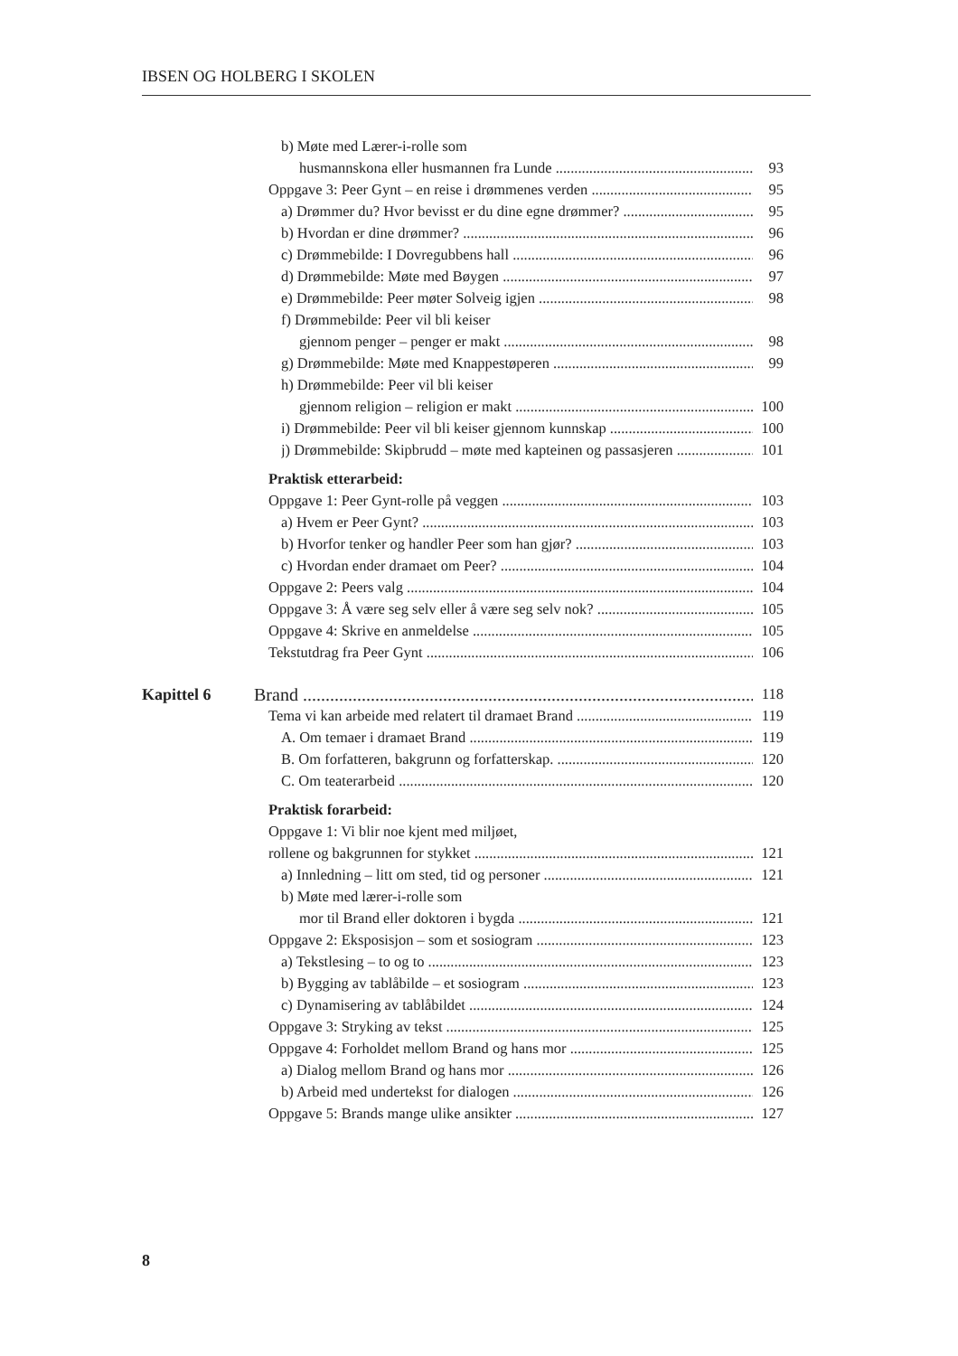IBSEN OG HOLBERG I SKOLEN
b) Møte med Lærer-i-rolle som
husmannskona eller husmannen fra Lunde 93
Oppgave 3: Peer Gynt – en reise i drømmenes verden 95
a) Drømmer du? Hvor bevisst er du dine egne drømmer? 95
b) Hvordan er dine drømmer? 96
c) Drømmebilde: I Dovregubbens hall 96
d) Drømmebilde: Møte med Bøygen 97
e) Drømmebilde: Peer møter Solveig igjen 98
f) Drømmebilde: Peer vil bli keiser
gjennom penger – penger er makt 98
g) Drømmebilde: Møte med Knappestøperen 99
h) Drømmebilde: Peer vil bli keiser
gjennom religion – religion er makt 100
i) Drømmebilde: Peer vil bli keiser gjennom kunnskap 100
j) Drømmebilde: Skipbrudd – møte med kapteinen og passasjeren 101
Praktisk etterarbeid:
Oppgave 1: Peer Gynt-rolle på veggen 103
a) Hvem er Peer Gynt? 103
b) Hvorfor tenker og handler Peer som han gjør? 103
c) Hvordan ender dramaet om Peer? 104
Oppgave 2: Peers valg 104
Oppgave 3: Å være seg selv eller å være seg selv nok? 105
Oppgave 4: Skrive en anmeldelse 105
Tekstutdrag fra Peer Gynt 106
Kapittel 6
Brand 118
Tema vi kan arbeide med relatert til dramaet Brand 119
A. Om temaer i dramaet Brand 119
B. Om forfatteren, bakgrunn og forfatterskap. 120
C. Om teaterarbeid 120
Praktisk forarbeid:
Oppgave 1: Vi blir noe kjent med miljøet,
rollene og bakgrunnen for stykket 121
a) Innledning – litt om sted, tid og personer 121
b) Møte med lærer-i-rolle som
mor til Brand eller doktoren i bygda 121
Oppgave 2: Eksposisjon – som et sosiogram 123
a) Tekstlesing – to og to 123
b) Bygging av tablåbilde – et sosiogram 123
c) Dynamisering av tablåbildet 124
Oppgave 3: Stryking av tekst 125
Oppgave 4: Forholdet mellom Brand og hans mor 125
a) Dialog mellom Brand og hans mor 126
b) Arbeid med undertekst for dialogen 126
Oppgave 5: Brands mange ulike ansikter 127
8